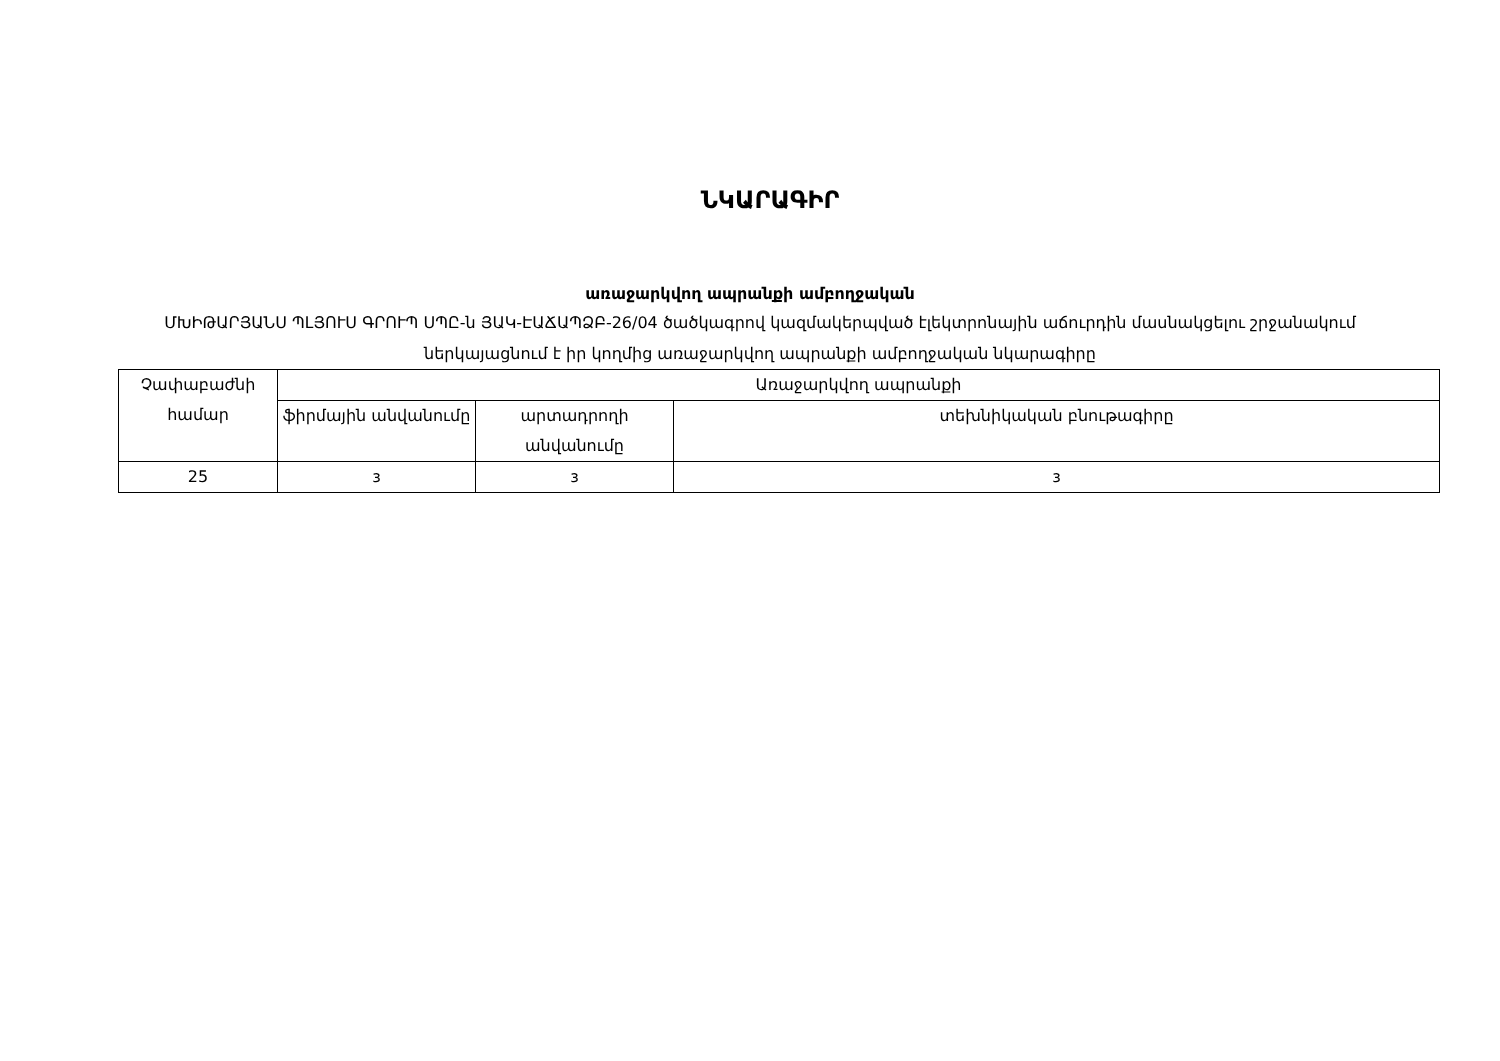ՆԿԱՐԱԳԻՐ
առաջարկվող ապրանքի ամբողջական
ՄԽԻԹԱՐՅԱՆՍ ՊԼՅՈՒՍ ԳՐՈՒՊ ՍՊԸ-ն ՅԱԿ-ԷԱՃԱՊՁԲ-26/04 ծածկագրով կազմակերպված էլեկտրոնային աճուրդին մասնակցելու շրջանակում ներկայացնում է իր կողմից առաջարկվող ապրանքի ամբողջական նկարագիրը
| Չափաբաժնի համար | Առաջարկվող ապրանքի | | |
| | ֆիրմային անվանումը | արտադրողի անվանումը | տեխնիկական բնութագիրը |
| 25 | з | з | з |